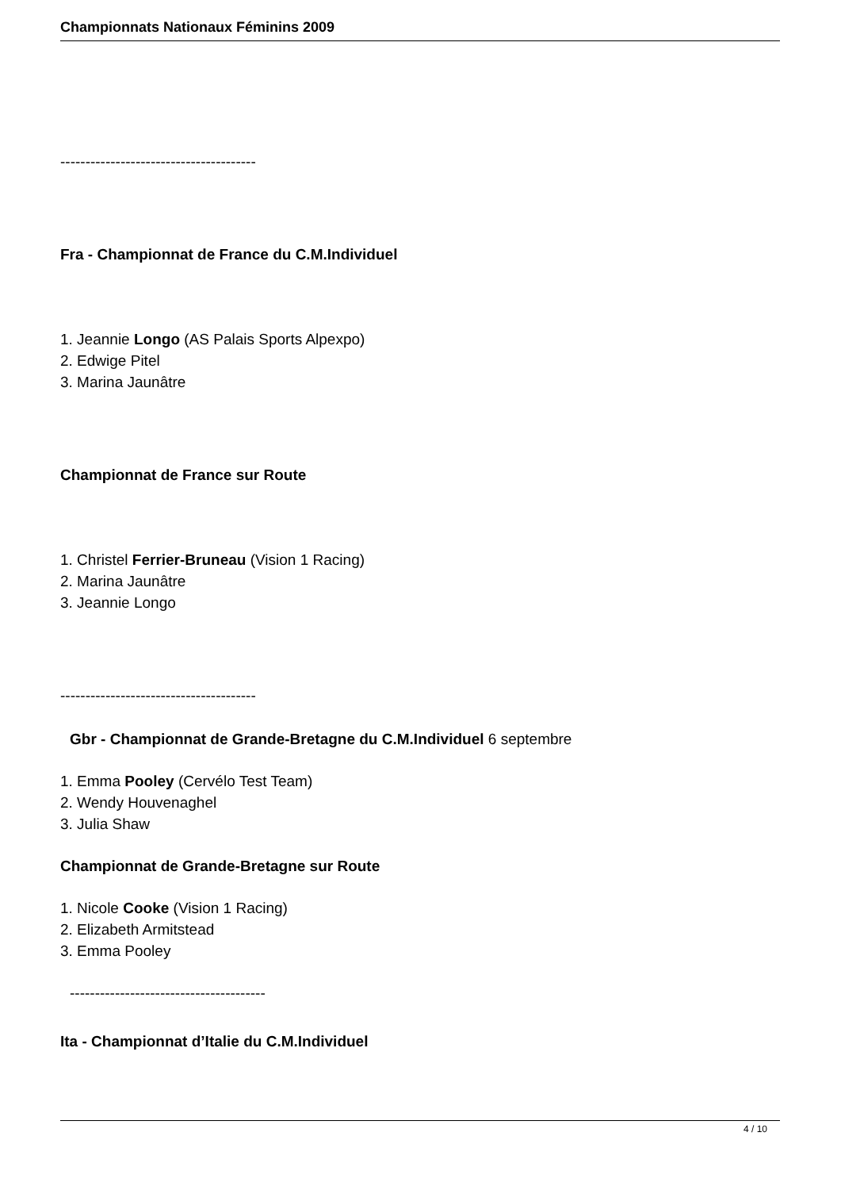Championnats Nationaux Féminins 2009
---------------------------------------
Fra - Championnat de France du C.M.Individuel
1. Jeannie Longo (AS Palais Sports Alpexpo)
2. Edwige Pitel
3. Marina Jaunâtre
Championnat de France sur Route
1. Christel Ferrier-Bruneau (Vision 1 Racing)
2. Marina Jaunâtre
3. Jeannie Longo
---------------------------------------
Gbr - Championnat de Grande-Bretagne du C.M.Individuel 6 septembre
1. Emma Pooley (Cervélo Test Team)
2. Wendy Houvenaghel
3. Julia Shaw
Championnat de Grande-Bretagne sur Route
1. Nicole Cooke (Vision 1 Racing)
2. Elizabeth Armitstead
3. Emma Pooley
---------------------------------------
Ita - Championnat d’Italie du C.M.Individuel
4 / 10